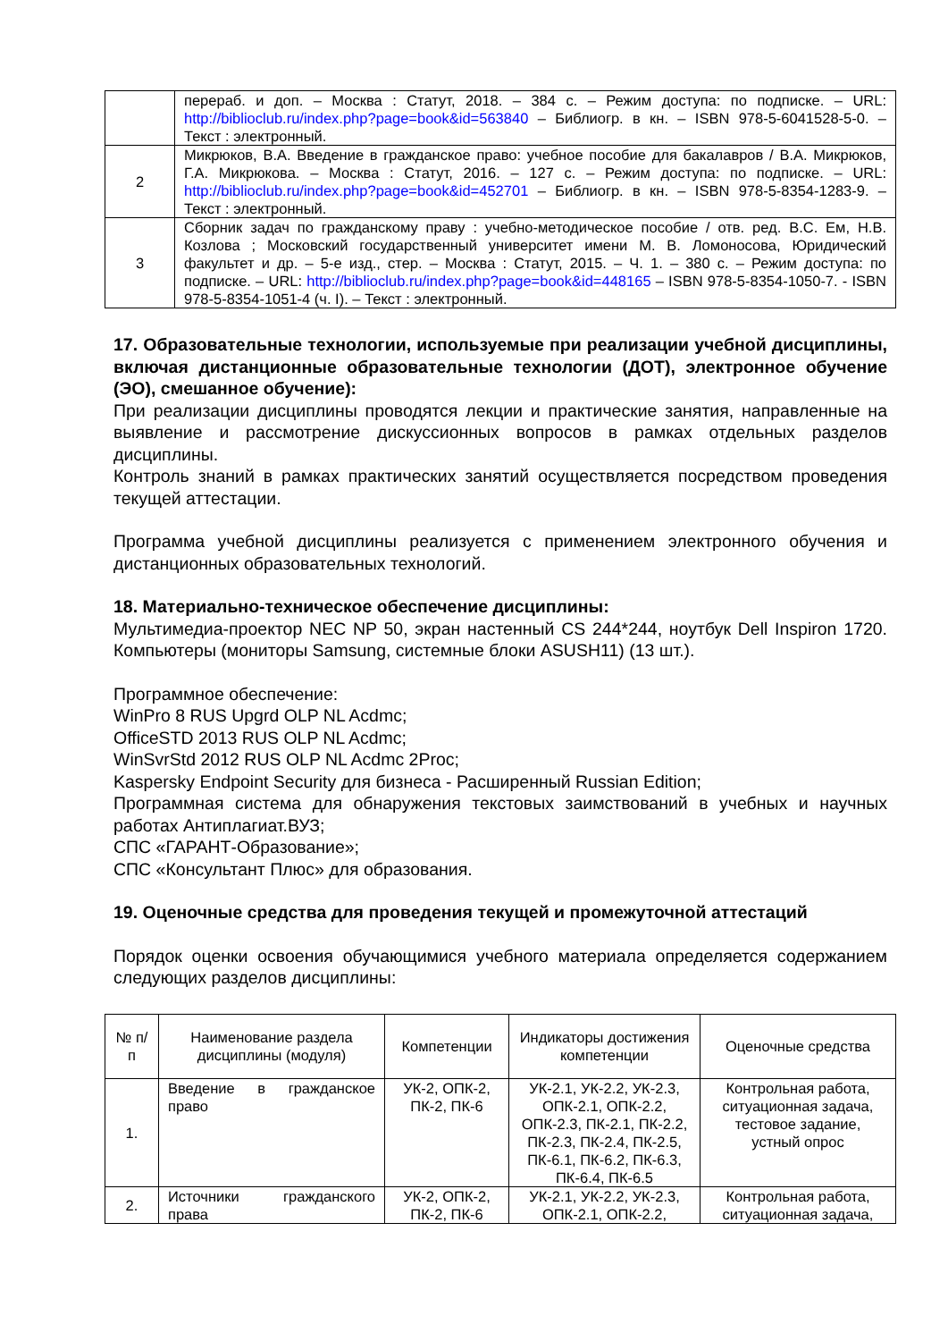| | перераб. и доп. – Москва : Статут, 2018. – 384 с. – Режим доступа: по подписке. – URL: http://biblioclub.ru/index.php?page=book&id=563840 – Библиогр. в кн. – ISBN 978-5-6041528-5-0. – Текст : электронный. |
| 2 | Микрюков, В.А. Введение в гражданское право: учебное пособие для бакалавров / В.А. Микрюков, Г.А. Микрюкова. – Москва : Статут, 2016. – 127 с. – Режим доступа: по подписке. – URL: http://biblioclub.ru/index.php?page=book&id=452701 – Библиогр. в кн. – ISBN 978-5-8354-1283-9. – Текст : электронный. |
| 3 | Сборник задач по гражданскому праву : учебно-методическое пособие / отв. ред. В.С. Ем, Н.В. Козлова ; Московский государственный университет имени М. В. Ломоносова, Юридический факультет и др. – 5-е изд., стер. – Москва : Статут, 2015. – Ч. 1. – 380 с. – Режим доступа: по подписке. – URL: http://biblioclub.ru/index.php?page=book&id=448165 – ISBN 978-5-8354-1050-7. - ISBN 978-5-8354-1051-4 (ч. I). – Текст : электронный. |
17. Образовательные технологии, используемые при реализации учебной дисциплины, включая дистанционные образовательные технологии (ДОТ), электронное обучение (ЭО), смешанное обучение):
При реализации дисциплины проводятся лекции и практические занятия, направленные на выявление и рассмотрение дискуссионных вопросов в рамках отдельных разделов дисциплины.
Контроль знаний в рамках практических занятий осуществляется посредством проведения текущей аттестации.
Программа учебной дисциплины реализуется с применением электронного обучения и дистанционных образовательных технологий.
18. Материально-техническое обеспечение дисциплины:
Мультимедиа-проектор NEC NP 50, экран настенный CS 244*244, ноутбук Dell Inspiron 1720. Компьютеры (мониторы Samsung, системные блоки ASUSH11) (13 шт.).
Программное обеспечение:
WinPro 8 RUS Upgrd OLP NL Acdmc;
OfficeSTD 2013 RUS OLP NL Acdmc;
WinSvrStd 2012 RUS OLP NL Acdmc 2Proc;
Kaspersky Endpoint Security для бизнеса - Расширенный Russian Edition;
Программная система для обнаружения текстовых заимствований в учебных и научных работах Антиплагиат.ВУЗ;
СПС «ГАРАНТ-Образование»;
СПС «Консультант Плюс» для образования.
19. Оценочные средства для проведения текущей и промежуточной аттестаций
Порядок оценки освоения обучающимися учебного материала определяется содержанием следующих разделов дисциплины:
| № п/п | Наименование раздела дисциплины (модуля) | Компетенции | Индикаторы достижения компетенции | Оценочные средства |
| --- | --- | --- | --- | --- |
| 1. | Введение в гражданское право | УК-2, ОПК-2, ПК-2, ПК-6 | УК-2.1, УК-2.2, УК-2.3, ОПК-2.1, ОПК-2.2, ОПК-2.3, ПК-2.1, ПК-2.2, ПК-2.3, ПК-2.4, ПК-2.5, ПК-6.1, ПК-6.2, ПК-6.3, ПК-6.4, ПК-6.5 | Контрольная работа, ситуационная задача, тестовое задание, устный опрос |
| 2. | Источники гражданского права | УК-2, ОПК-2, ПК-2, ПК-6 | УК-2.1, УК-2.2, УК-2.3, ОПК-2.1, ОПК-2.2, | Контрольная работа, ситуационная задача, |